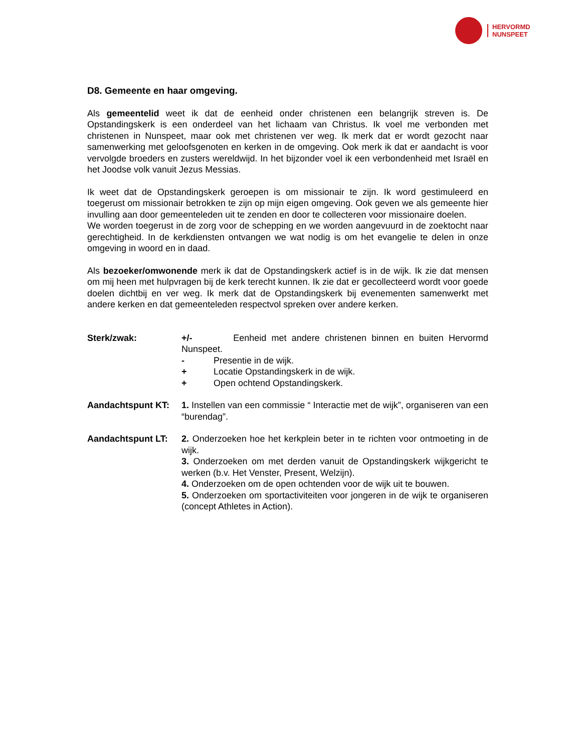HERVORMD
NUNSPEET
D8. Gemeente en haar omgeving.
Als gemeentelid weet ik dat de eenheid onder christenen een belangrijk streven is. De Opstandingskerk is een onderdeel van het lichaam van Christus. Ik voel me verbonden met christenen in Nunspeet, maar ook met christenen ver weg. Ik merk dat er wordt gezocht naar samenwerking met geloofsgenoten en kerken in de omgeving. Ook merk ik dat er aandacht is voor vervolgde broeders en zusters wereldwijd. In het bijzonder voel ik een verbondenheid met Israël en het Joodse volk vanuit Jezus Messias.
Ik weet dat de Opstandingskerk geroepen is om missionair te zijn. Ik word gestimuleerd en toegerust om missionair betrokken te zijn op mijn eigen omgeving. Ook geven we als gemeente hier invulling aan door gemeenteleden uit te zenden en door te collecteren voor missionaire doelen.
We worden toegerust in de zorg voor de schepping en we worden aangevuurd in de zoektocht naar gerechtigheid. In de kerkdiensten ontvangen we wat nodig is om het evangelie te delen in onze omgeving in woord en in daad.
Als bezoeker/omwonende merk ik dat de Opstandingskerk actief is in de wijk. Ik zie dat mensen om mij heen met hulpvragen bij de kerk terecht kunnen. Ik zie dat er gecollecteerd wordt voor goede doelen dichtbij en ver weg. Ik merk dat de Opstandingskerk bij evenementen samenwerkt met andere kerken en dat gemeenteleden respectvol spreken over andere kerken.
Sterk/zwak: +/- Eenheid met andere christenen binnen en buiten Hervormd Nunspeet.
- Presentie in de wijk.
+ Locatie Opstandingskerk in de wijk.
+ Open ochtend Opstandingskerk.
Aandachtspunt KT: 1. Instellen van een commissie “ Interactie met de wijk”, organiseren van een “burendag”.
Aandachtspunt LT: 2. Onderzoeken hoe het kerkplein beter in te richten voor ontmoeting in de wijk.
3. Onderzoeken om met derden vanuit de Opstandingskerk wijkgericht te werken (b.v. Het Venster, Present, Welzijn).
4. Onderzoeken om de open ochtenden voor de wijk uit te bouwen.
5. Onderzoeken om sportactiviteiten voor jongeren in de wijk te organiseren (concept Athletes in Action).